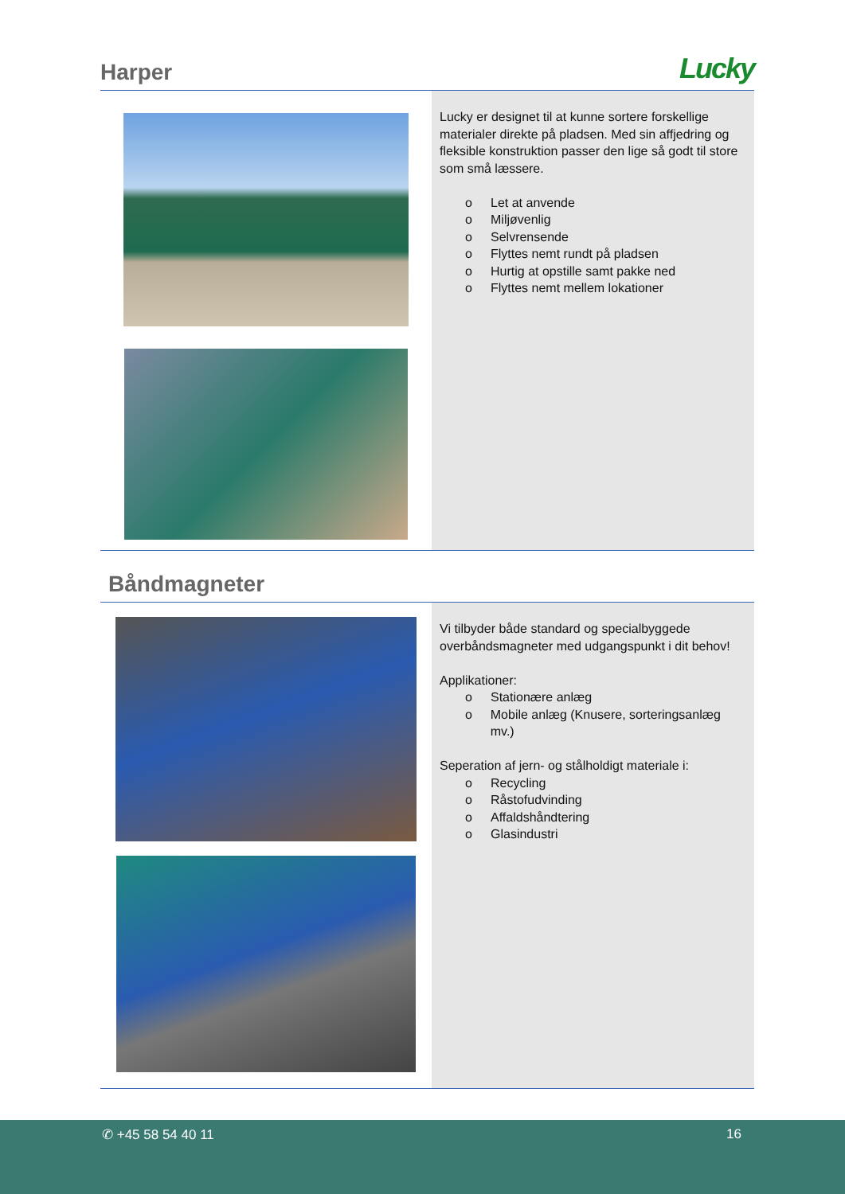Harper
Lucky
Lucky er designet til at kunne sortere forskellige materialer direkte på pladsen. Med sin affjedring og fleksible konstruktion passer den lige så godt til store som små læssere.
o Let at anvende
o Miljøvenlig
o Selvrensende
o Flyttes nemt rundt på pladsen
o Hurtig at opstille samt pakke ned
o Flyttes nemt mellem lokationer
Båndmagneter
Vi tilbyder både standard og specialbyggede overbåndsmagneter med udgangspunkt i dit behov!
Applikationer:
o Stationære anlæg
o Mobile anlæg (Knusere, sorteringsanlæg mv.)
Seperation af jern- og stålholdigt materiale i:
o Recycling
o Råstofudvinding
o Affaldshåndtering
o Glasindustri
✆ +45 58 54 40 11 16